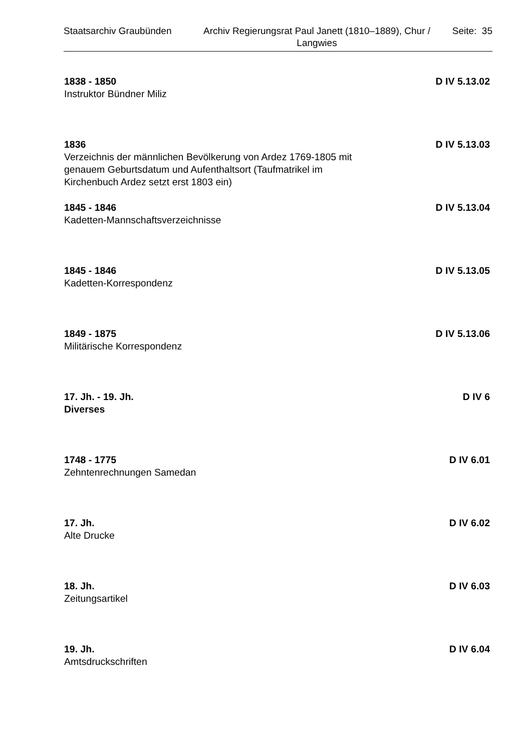Staatsarchiv Graubünden Archiv Regierungsrat Paul Janett (1810–1889), Chur / Langwies
Seite: 35
1838 - 1850 D IV 5.13.02
Instruktor Bündner Miliz
1836 D IV 5.13.03
Verzeichnis der männlichen Bevölkerung von Ardez 1769-1805 mit
genauem Geburtsdatum und Aufenthaltsort (Taufmatrikel im
Kirchenbuch Ardez setzt erst 1803 ein)
1845 - 1846 D IV 5.13.04
Kadetten-Mannschaftsverzeichnisse
1845 - 1846 D IV 5.13.05
Kadetten-Korrespondenz
1849 - 1875 D IV 5.13.06
Militärische Korrespondenz
17. Jh. - 19. Jh. D IV 6
Diverses
1748 - 1775 D IV 6.01
Zehntenrechnungen Samedan
17. Jh. D IV 6.02
Alte Drucke
18. Jh. D IV 6.03
Zeitungsartikel
19. Jh. D IV 6.04
Amtsdruckschriften